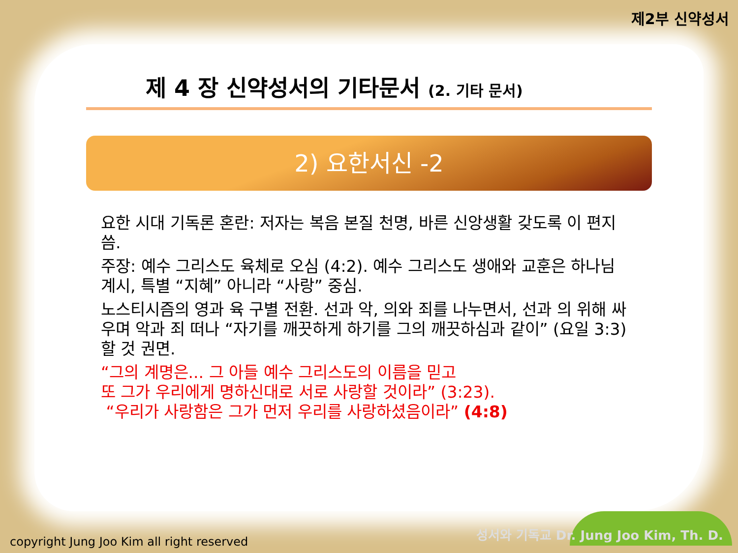제2부 신약성서
제 4 장 신약성서의 기타문서 (2. 기타 문서)
2) 요한서신 -2
요한 시대 기독론 혼란: 저자는 복음 본질 천명, 바른 신앙생활 갖도록 이 편지 씀.
주장: 예수 그리스도 육체로 오심 (4:2). 예수 그리스도 생애와 교훈은 하나님 계시, 특별 “지혜” 아니라 “사랑” 중심.
노스티시즘의 영과 육 구별 전환. 선과 악, 의와 죄를 나누면서, 선과 의 위해 싸우며 악과 죄 떠나 “자기를 깨끗하게 하기를 그의 깨끗하심과 같이” (요일 3:3) 할 것 권면.
“그의 계명은... 그 아들 예수 그리스도의 이름을 믿고
또 그가 우리에게 명하신대로 서로 사랑할 것이라” (3:23).
“우리가 사랑함은 그가 먼저 우리를 사랑하셨음이라” (4:8)
copyright Jung Joo Kim all right reserved
성서와 기독교 Dr. Jung Joo Kim, Th. D.